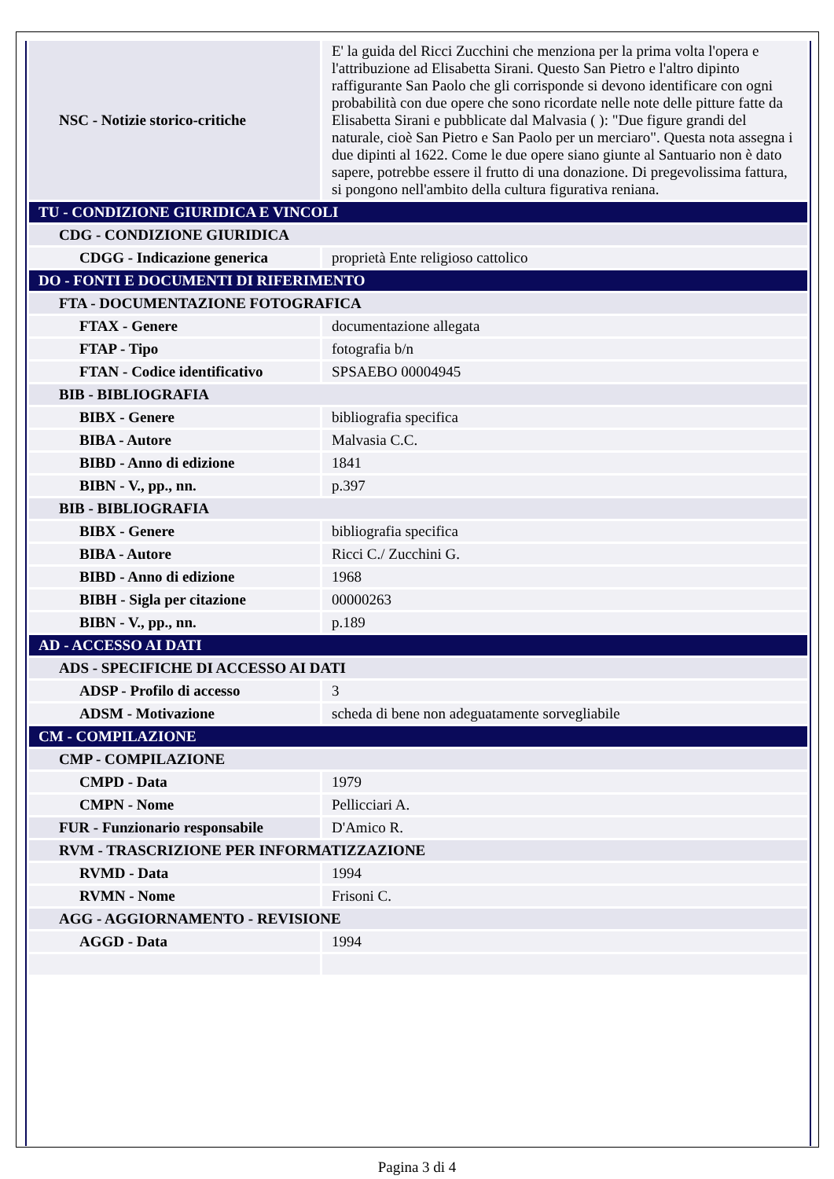| NSC - Notizie storico-critiche | E' la guida del Ricci Zucchini che menziona per la prima volta l'opera e l'attribuzione ad Elisabetta Sirani. Questo San Pietro e l'altro dipinto raffigurante San Paolo che gli corrisponde si devono identificare con ogni probabilità con due opere che sono ricordate nelle note delle pitture fatte da Elisabetta Sirani e pubblicate dal Malvasia ( ): "Due figure grandi del naturale, cioè San Pietro e San Paolo per un merciaro". Questa nota assegna i due dipinti al 1622. Come le due opere siano giunte al Santuario non è dato sapere, potrebbe essere il frutto di una donazione. Di pregevolissima fattura, si pongono nell'ambito della cultura figurativa reniana. |
| TU - CONDIZIONE GIURIDICA E VINCOLI | |
| CDG - CONDIZIONE GIURIDICA | |
| CDGG - Indicazione generica | proprietà Ente religioso cattolico |
| DO - FONTI E DOCUMENTI DI RIFERIMENTO | |
| FTA - DOCUMENTAZIONE FOTOGRAFICA | |
| FTAX - Genere | documentazione allegata |
| FTAP - Tipo | fotografia b/n |
| FTAN - Codice identificativo | SPSAEBO 00004945 |
| BIB - BIBLIOGRAFIA | |
| BIBX - Genere | bibliografia specifica |
| BIBA - Autore | Malvasia C.C. |
| BIBD - Anno di edizione | 1841 |
| BIBN - V., pp., nn. | p.397 |
| BIB - BIBLIOGRAFIA | |
| BIBX - Genere | bibliografia specifica |
| BIBA - Autore | Ricci C./ Zucchini G. |
| BIBD - Anno di edizione | 1968 |
| BIBH - Sigla per citazione | 00000263 |
| BIBN - V., pp., nn. | p.189 |
| AD - ACCESSO AI DATI | |
| ADS - SPECIFICHE DI ACCESSO AI DATI | |
| ADSP - Profilo di accesso | 3 |
| ADSM - Motivazione | scheda di bene non adeguatamente sorvegliabile |
| CM - COMPILAZIONE | |
| CMP - COMPILAZIONE | |
| CMPD - Data | 1979 |
| CMPN - Nome | Pellicciari A. |
| FUR - Funzionario responsabile | D'Amico R. |
| RVM - TRASCRIZIONE PER INFORMATIZZAZIONE | |
| RVMD - Data | 1994 |
| RVMN - Nome | Frisoni C. |
| AGG - AGGIORNAMENTO - REVISIONE | |
| AGGD - Data | 1994 |
Pagina 3 di 4